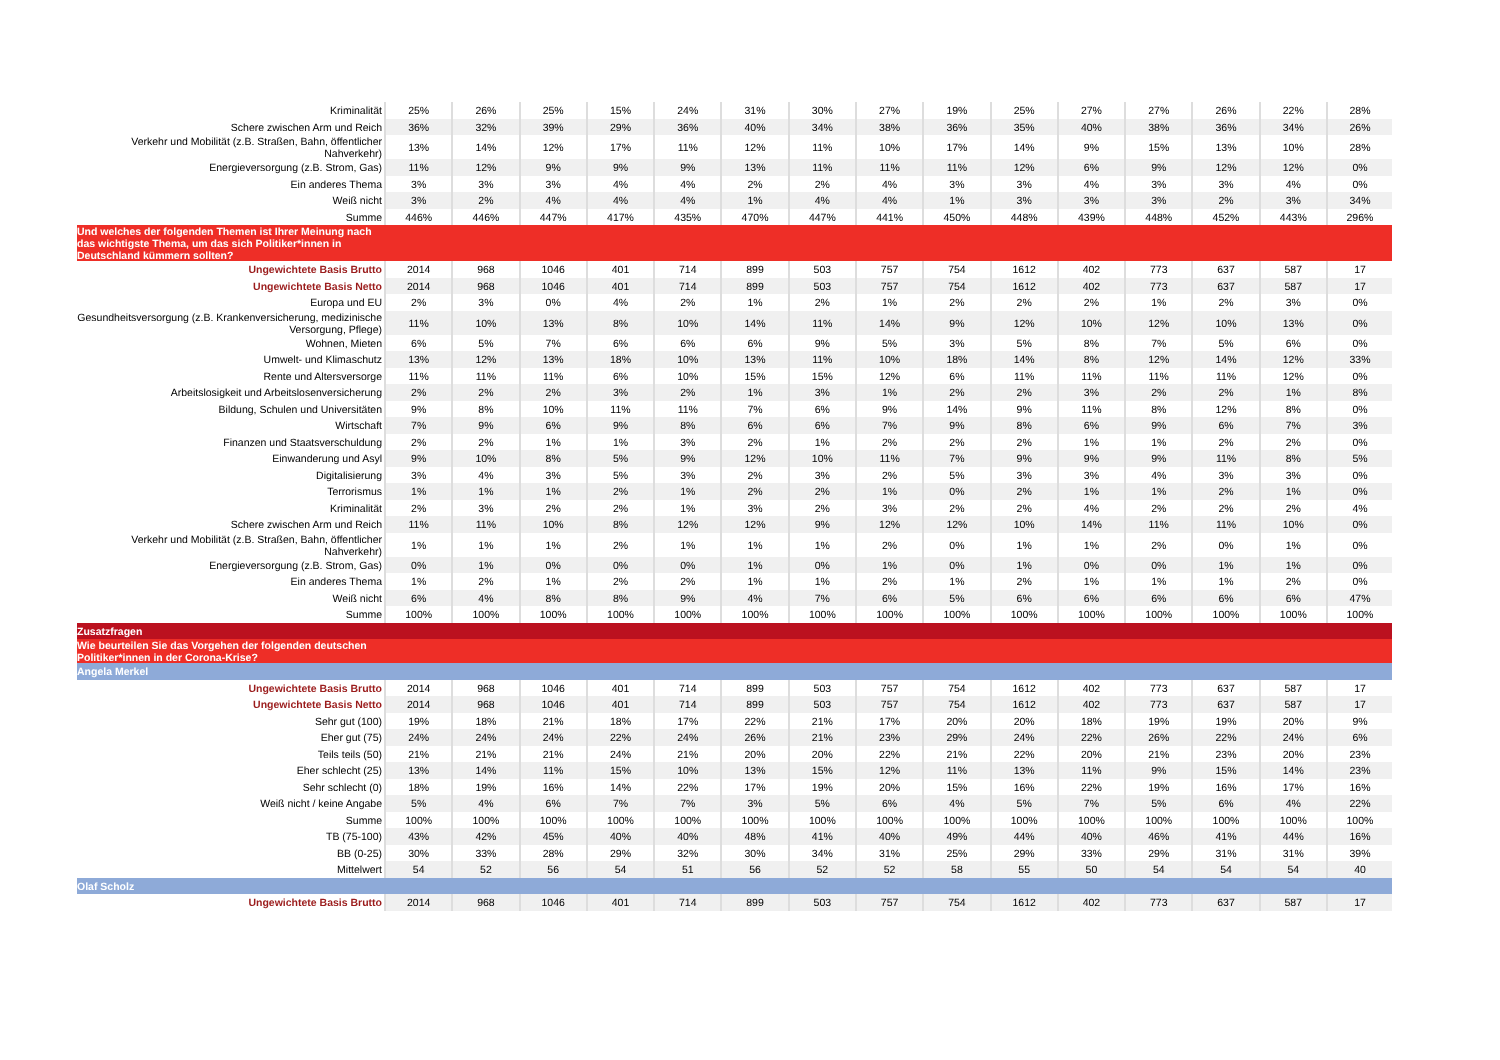| Kriminalität | 25% | 26% | 25% | 15% | 24% | 31% | 30% | 27% | 19% | 25% | 27% | 27% | 26% | 22% | 28% |
| Schere zwischen Arm und Reich | 36% | 32% | 39% | 29% | 36% | 40% | 34% | 38% | 36% | 35% | 40% | 38% | 36% | 34% | 26% |
| Verkehr und Mobilität (z.B. Straßen, Bahn, öffentlicher Nahverkehr) | 13% | 14% | 12% | 17% | 11% | 12% | 11% | 10% | 17% | 14% | 9% | 15% | 13% | 10% | 28% |
| Energieversorgung (z.B. Strom, Gas) | 11% | 12% | 9% | 9% | 9% | 13% | 11% | 11% | 11% | 12% | 6% | 9% | 12% | 12% | 0% |
| Ein anderes Thema | 3% | 3% | 3% | 4% | 4% | 2% | 2% | 4% | 3% | 3% | 4% | 3% | 3% | 4% | 0% |
| Weiß nicht | 3% | 2% | 4% | 4% | 4% | 1% | 4% | 4% | 1% | 3% | 3% | 3% | 2% | 3% | 34% |
| Summe | 446% | 446% | 447% | 417% | 435% | 470% | 447% | 441% | 450% | 448% | 439% | 448% | 452% | 443% | 296% |
| Und welches der folgenden Themen ist Ihrer Meinung nach das wichtigste Thema, um das sich Politiker*innen in Deutschland kümmern sollten? | | | | | | | | | | | | | | | |
| Ungewichtete Basis Brutto | 2014 | 968 | 1046 | 401 | 714 | 899 | 503 | 757 | 754 | 1612 | 402 | 773 | 637 | 587 | 17 |
| Ungewichtete Basis Netto | 2014 | 968 | 1046 | 401 | 714 | 899 | 503 | 757 | 754 | 1612 | 402 | 773 | 637 | 587 | 17 |
| Europa und EU | 2% | 3% | 0% | 4% | 2% | 1% | 2% | 1% | 2% | 2% | 2% | 1% | 2% | 3% | 0% |
| Gesundheitsversorgung (z.B. Krankenversicherung, medizinische Versorgung, Pflege) | 11% | 10% | 13% | 8% | 10% | 14% | 11% | 14% | 9% | 12% | 10% | 12% | 10% | 13% | 0% |
| Wohnen, Mieten | 6% | 5% | 7% | 6% | 6% | 6% | 9% | 5% | 3% | 5% | 8% | 7% | 5% | 6% | 0% |
| Umwelt- und Klimaschutz | 13% | 12% | 13% | 18% | 10% | 13% | 11% | 10% | 18% | 14% | 8% | 12% | 14% | 12% | 33% |
| Rente und Altersversorge | 11% | 11% | 11% | 6% | 10% | 15% | 15% | 12% | 6% | 11% | 11% | 11% | 11% | 12% | 0% |
| Arbeitslosigkeit und Arbeitslosenversicherung | 2% | 2% | 2% | 3% | 2% | 1% | 3% | 1% | 2% | 2% | 3% | 2% | 2% | 1% | 8% |
| Bildung, Schulen und Universitäten | 9% | 8% | 10% | 11% | 11% | 7% | 6% | 9% | 14% | 9% | 11% | 8% | 12% | 8% | 0% |
| Wirtschaft | 7% | 9% | 6% | 9% | 8% | 6% | 6% | 7% | 9% | 8% | 6% | 9% | 6% | 7% | 3% |
| Finanzen und Staatsverschuldung | 2% | 2% | 1% | 1% | 3% | 2% | 1% | 2% | 2% | 2% | 1% | 1% | 2% | 2% | 0% |
| Einwanderung und Asyl | 9% | 10% | 8% | 5% | 9% | 12% | 10% | 11% | 7% | 9% | 9% | 9% | 11% | 8% | 5% |
| Digitalisierung | 3% | 4% | 3% | 5% | 3% | 2% | 3% | 2% | 5% | 3% | 3% | 4% | 3% | 3% | 0% |
| Terrorismus | 1% | 1% | 1% | 2% | 1% | 2% | 2% | 1% | 0% | 2% | 1% | 1% | 2% | 1% | 0% |
| Kriminalität | 2% | 3% | 2% | 2% | 1% | 3% | 2% | 3% | 2% | 2% | 4% | 2% | 2% | 2% | 4% |
| Schere zwischen Arm und Reich | 11% | 11% | 10% | 8% | 12% | 12% | 9% | 12% | 12% | 10% | 14% | 11% | 11% | 10% | 0% |
| Verkehr und Mobilität (z.B. Straßen, Bahn, öffentlicher Nahverkehr) | 1% | 1% | 1% | 2% | 1% | 1% | 1% | 2% | 0% | 1% | 1% | 2% | 0% | 1% | 0% |
| Energieversorgung (z.B. Strom, Gas) | 0% | 1% | 0% | 0% | 0% | 1% | 0% | 1% | 0% | 1% | 0% | 0% | 1% | 1% | 0% |
| Ein anderes Thema | 1% | 2% | 1% | 2% | 2% | 1% | 1% | 2% | 1% | 2% | 1% | 1% | 1% | 2% | 0% |
| Weiß nicht | 6% | 4% | 8% | 8% | 9% | 4% | 7% | 6% | 5% | 6% | 6% | 6% | 6% | 6% | 47% |
| Summe | 100% | 100% | 100% | 100% | 100% | 100% | 100% | 100% | 100% | 100% | 100% | 100% | 100% | 100% | 100% |
| Zusatzfragen | | | | | | | | | | | | | | | |
| Wie beurteilen Sie das Vorgehen der folgenden deutschen Politiker*innen in der Corona-Krise? | | | | | | | | | | | | | | | |
| Angela Merkel | | | | | | | | | | | | | | | |
| Ungewichtete Basis Brutto | 2014 | 968 | 1046 | 401 | 714 | 899 | 503 | 757 | 754 | 1612 | 402 | 773 | 637 | 587 | 17 |
| Ungewichtete Basis Netto | 2014 | 968 | 1046 | 401 | 714 | 899 | 503 | 757 | 754 | 1612 | 402 | 773 | 637 | 587 | 17 |
| Sehr gut (100) | 19% | 18% | 21% | 18% | 17% | 22% | 21% | 17% | 20% | 20% | 18% | 19% | 19% | 20% | 9% |
| Eher gut (75) | 24% | 24% | 24% | 22% | 24% | 26% | 21% | 23% | 29% | 24% | 22% | 26% | 22% | 24% | 6% |
| Teils teils (50) | 21% | 21% | 21% | 24% | 21% | 20% | 20% | 22% | 21% | 22% | 20% | 21% | 23% | 20% | 23% |
| Eher schlecht (25) | 13% | 14% | 11% | 15% | 10% | 13% | 15% | 12% | 11% | 13% | 11% | 9% | 15% | 14% | 23% |
| Sehr schlecht (0) | 18% | 19% | 16% | 14% | 22% | 17% | 19% | 20% | 15% | 16% | 22% | 19% | 16% | 17% | 16% |
| Weiß nicht / keine Angabe | 5% | 4% | 6% | 7% | 7% | 3% | 5% | 6% | 4% | 5% | 7% | 5% | 6% | 4% | 22% |
| Summe | 100% | 100% | 100% | 100% | 100% | 100% | 100% | 100% | 100% | 100% | 100% | 100% | 100% | 100% | 100% |
| TB (75-100) | 43% | 42% | 45% | 40% | 40% | 48% | 41% | 40% | 49% | 44% | 40% | 46% | 41% | 44% | 16% |
| BB (0-25) | 30% | 33% | 28% | 29% | 32% | 30% | 34% | 31% | 25% | 29% | 33% | 29% | 31% | 31% | 39% |
| Mittelwert | 54 | 52 | 56 | 54 | 51 | 56 | 52 | 52 | 58 | 55 | 50 | 54 | 54 | 54 | 40 |
| Olaf Scholz | | | | | | | | | | | | | | | |
| Ungewichtete Basis Brutto | 2014 | 968 | 1046 | 401 | 714 | 899 | 503 | 757 | 754 | 1612 | 402 | 773 | 637 | 587 | 17 |